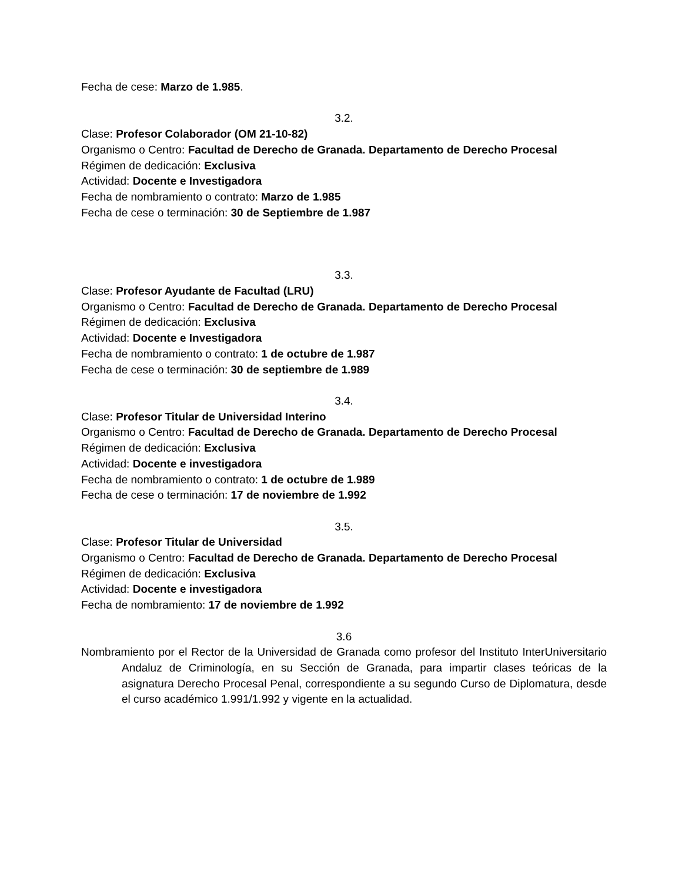Fecha de cese: Marzo de 1.985.
3.2.
Clase: Profesor Colaborador (OM 21-10-82)
Organismo o Centro: Facultad de Derecho de Granada. Departamento de Derecho Procesal
Régimen de dedicación: Exclusiva
Actividad: Docente e Investigadora
Fecha de nombramiento o contrato: Marzo de 1.985
Fecha de cese o terminación: 30 de Septiembre de 1.987
3.3.
Clase: Profesor Ayudante de Facultad (LRU)
Organismo o Centro: Facultad de Derecho de Granada. Departamento de Derecho Procesal
Régimen de dedicación: Exclusiva
Actividad: Docente e Investigadora
Fecha de nombramiento o contrato: 1 de octubre de 1.987
Fecha de cese o terminación: 30 de septiembre de 1.989
3.4.
Clase: Profesor Titular de Universidad Interino
Organismo o Centro: Facultad de Derecho de Granada. Departamento de Derecho Procesal
Régimen de dedicación: Exclusiva
Actividad: Docente e investigadora
Fecha de nombramiento o contrato: 1 de octubre de 1.989
Fecha de cese o terminación: 17 de noviembre de 1.992
3.5.
Clase: Profesor Titular de Universidad
Organismo o Centro: Facultad de Derecho de Granada. Departamento de Derecho Procesal
Régimen de dedicación: Exclusiva
Actividad: Docente e investigadora
Fecha de nombramiento: 17 de noviembre de 1.992
3.6
Nombramiento por el Rector de la Universidad de Granada como profesor del Instituto InterUniversitario Andaluz de Criminología, en su Sección de Granada, para impartir clases teóricas de la asignatura Derecho Procesal Penal, correspondiente a su segundo Curso de Diplomatura, desde el curso académico 1.991/1.992 y vigente en la actualidad.